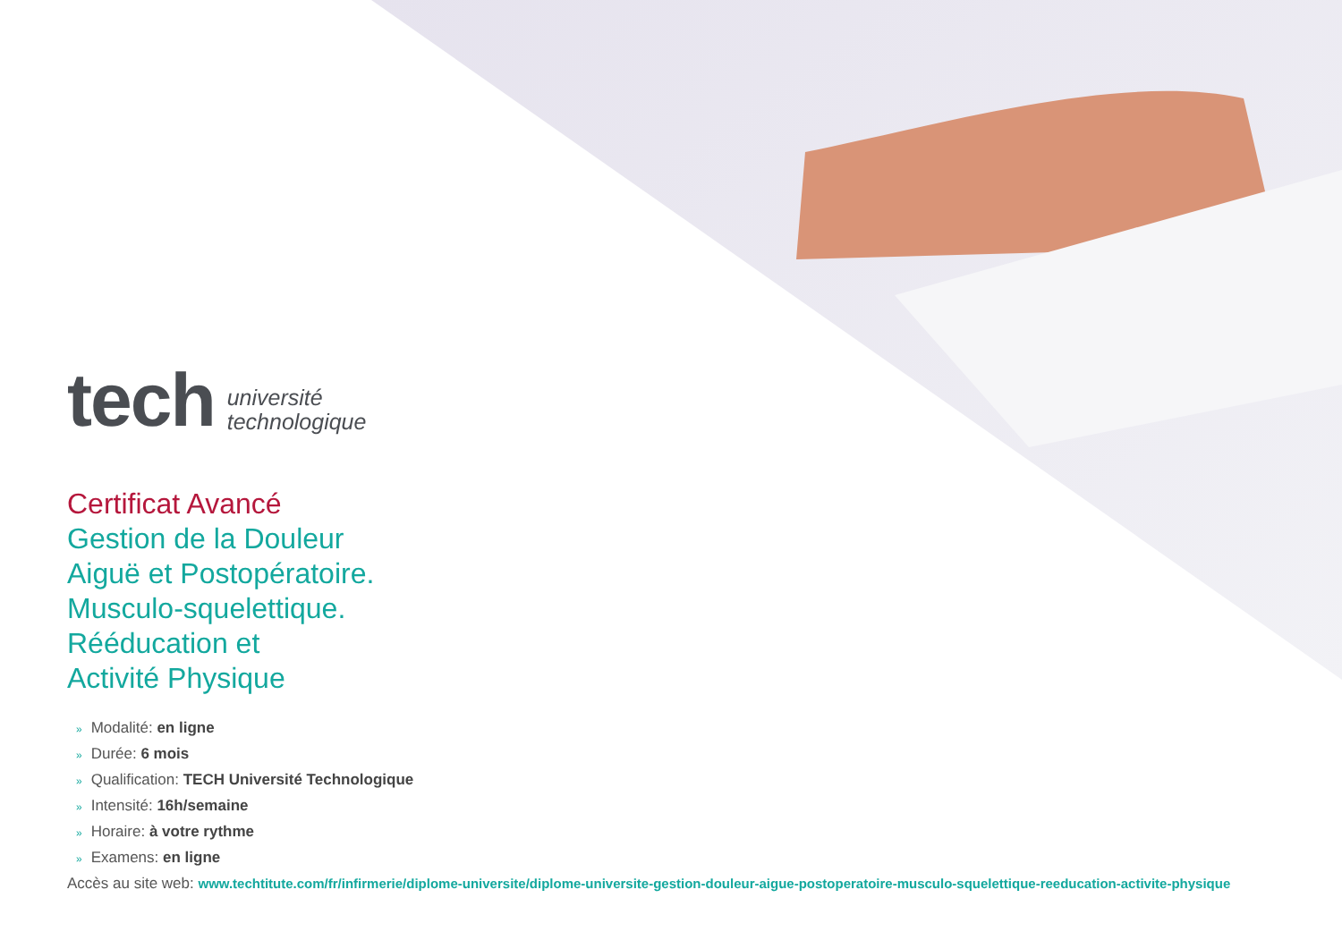tech
université
technologique
Certificat Avancé
Gestion de la Douleur
Aiguë et Postopératoire.
Musculo-squelettique.
Rééducation et
Activité Physique
» Modalité: en ligne
» Durée: 6 mois
» Qualification: TECH Université Technologique
» Intensité: 16h/semaine
» Horaire: à votre rythme
» Examens: en ligne
Accès au site web: www.techtitute.com/fr/infirmerie/diplome-universite/diplome-universite-gestion-douleur-aigue-postoperatoire-musculo-squelettique-reeducation-activite-physique